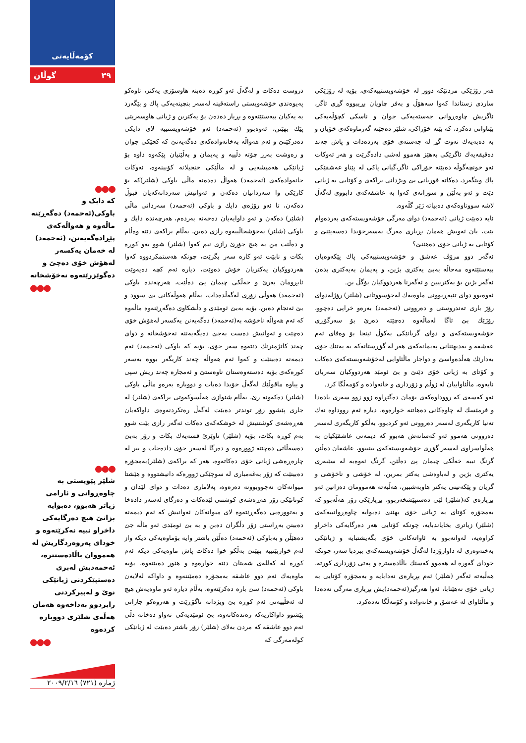کۆمەڵایەتی
گوڵان ٣٩
●●●
کە دایک و باوکی(ئەحمەد) دەگەڕێنە ماڵەوە و هەواڵەکەی پێڕادەگەیەنن، (ئەحمەد) لە خەمان یەکسەر لەهۆش خۆی دەچێ و دەگوێزرێتەوە نەخۆشخانە
●●●
●●●
شلێر پێویستی بە چاوەڕوانی و ئارامی زیاتر هەبوو، دەبوایە بزانێ هیچ دەرگایەکی داخراو نییە نەکرێتەوە و خودای پەروەردگاریش لە هەمووان باڵادەستترە، ئەحمەدیش لەبری دەستپێکردنی ژیانێکی نوێ و لەبیرکردنی رابردوو بەداخەوە هەمان هەڵەی شلێری دووبارە کردەوە
●●●
دروست دەکات و لەگەڵ ئەو کوڕە دەبنە هاوسۆزی یەکتر، تاوەکو پەیوەندی خۆشەویستی راستەقینە لەسەر بنچینەیەکی پاك و بێگەرد بە یەکیان ببەستێتەوە و بڕیار دەدەن بۆ یەکتربن و ژیانی هاوسەریتی پێك بهێنن، ئەوەبوو (ئەحمەد) ئەو خۆشەویستییە لای دایکی دەدرکێنێ و ئەم هەواڵە بەخانەوادەکەی دەگەیەنێ کە کچێکی جوان و رەوشت بەرز چۆتە دڵییە و پەیمان و بەڵێنیان پێکەوە داوە بۆ ژیانێکی هەمیشەیی و لە ماڵێکی خنجیلانە کۆببنەوە، ئەوکات خانەوادەکەی (ئەحمەد) هەواڵ دەدەنە ماڵی باوکی (شلێر)کە بۆ کارێکی وا سەردانیان دەکەن و ئەوانیش سەردانەکەیان قبوڵ دەکەن، تا ئەو رۆژەی دایك و باوکی (ئەحمەد) سەردانی ماڵی (شلێر) دەکەن و ئەو داوایەیان دەخەنە بەردەم، هەرچەندە دایك و باوکی (شلێر) بەخۆشحاڵییەوە رازی دەبن، بەڵام براکەی دێتە وەڵام و دەڵێت من بە هیچ جۆرێ رازی نیم کەوا (شلێر) شوو بەو کوڕە بکات و نابێت ئەو کارە سەر بگرێت، چونکە هەستمکردووە کەوا هەردووکیان یەکتریان خۆش دەوێت، دیارە ئەم کچە دەیەوێت ئابڕومان بەرێ و خەڵکی چیمان پێ دەڵێت، هەرچەندە باوکی (ئەحمەد) هەوڵی زۆری لەگەڵدەدات، بەڵام هەوڵەکانی بێ سوود و بێ ئەنجام دەبن، بۆیە بەبێ ئومێدی و دڵشکاوی دەگەڕێنەوە ماڵەوە کە ئەم هەواڵە ناخۆشە بە(ئەحمەد) دەگەیەنن یەکسەر لەهۆش خۆی دەچێت و ئەوانیش دەست بەجێ دەیگەیەننە نەخۆشخانە و دوای چەند کاتژمێرێك دێتەوە سەر خۆی، بۆیە کە باوکی (ئەحمەد) ئەم دیمەنە دەبینێت و کەوا ئەم هەواڵە چەند کاریگەر بووە بەسەر کورەکەی بۆیە دەستەوەستان ناوەستێ و ئەمجارە چەند ریش سپی و پیاوە ماقوڵێك لەگەڵ خۆیدا دەبات و دووبارە بەرەو ماڵی باوکی (شلێر) دەکەونە رێ، بەڵام شێوازی هەڵسوکەوتی براکەی (شلێر) لە جاری پێشوو زۆر توندتر دەبێت لەگەڵ رەتکردنەوەی داواکەیان هەڕەشەی کوشتنیش لە خوشکەکەی دەکات ئەگەر رازی بێت شوو بەم کوڕە بکات، بۆیە (شلێر) ناوێرێ قسەیەك بکات و زۆر بەبێ دەسەڵاتی دەچێتە ژوورەوە و دەرگا لەسەر خۆی دادەخات و بیر لە چارەڕەشی ژیانی خۆی دەکاتەوە، هەر کە براکەی (شلێر)بەمجۆرە دەبینێت کە زۆر بەغەمباری لە سوچێکی ژوورەکە دانیشتووە و هێشتا میوانەکان نەچووبوونە دەرەوە، پەلاماری دەدات و دوای لێدان و کوتانێکی زۆر هەڕەشەی کوشتنی لێدەکات و دەرگای لەسەر دادەخا و بەتوورەیی دەگەڕێتەوە لای میوانەکان ئەوانیش کە ئەم دیمەنە دەبینن بەڕاستی زۆر دڵگران دەبن و بە بێ ئومێدی ئەو ماڵە جێ دەهێڵن و بەباوکی (ئەحمەد) دەڵێن باشتر وایە بۆماوەیەکی دیکە واز لەم خوازبێنییە بهێنێ بەڵکو خوا دەکات پاش ماوەیەکی دیکە ئەم کوڕە لە کەللەی شەیتان دێتە خوارەوە و هێور دەبێتەوە، بۆیە ماوەیەك ئەم دوو عاشقە بەمجۆرە دەمێننەوە و داواکە لەلایەن باوکی (ئەحمەد) سێ بارە دەکرێتەوە، بەڵام دیارە ئەو ماوەیەش هیچ لە ئەقڵییەتی ئەم کوڕە بێ ویژدانە ناگۆڕێت و هەروەکو جارانی پێشوو داواکاریەکە رەتدەکاتەوە، بێ ئومێدیەکی تەواو دەخاتە دڵی ئەم دوو عاشقە کە مردن بەلای (شلێر) زۆر باشتر دەبێت لە ژیانێکی کولەمەرگی کە
هەر رۆژێکی مردنێکە دوور لە خۆشەویستییەکەی، بۆیە لە رۆژێکی ساردی زستاندا کەوا سەهۆڵ و بەفر چاویان بڕیبووە گڕی ئاگر، ئاگریش چاوەڕوانی جەستەیەکی جوان و ناسکی کچۆڵەیەکی بێتاوانی دەکرد، کە بێتە خۆراکی، شلێر دەچێتە گەرماوەکەی خۆیان و بە دەبەیەك نەوت گڕ لە جەستەی خۆی بەردەدات و پاش چەند دەقیقەیەك ئاگرێکی بەهێز هەموو لەشی دادەگرێت و هەر ئەوکات ئەو خونچەگوڵە دەبێتە خۆراکی ئاگر،گیانی پاکی لە پێناو عەشقێکی پاك ویێگەرد، دەکاتە قوربانی بێ ویژدانی براکەی و کۆتایی بە ژیانی دێت و ئەو بەڵێن و سوزانەی کەوا بە عاشقەکەی دابووی لەگەڵ لاشە سووتاوەکەی دەبیاتە ژێر گڵەوە.
ئایە دەبێت ژیانی (ئەحمەد) دوای مەرگی خۆشەویستەکەی بەردەوام بێت، یان ئەویش هەمان بڕیاری مەرگ بەسەرخۆیدا دەسەپێنێ و کۆتایی بە ژیانی خۆی دەهێنێ؟
ئەگەر دوو مرۆڤ عەشق و خۆشەویستییەکی پاك پێکەوەیان ببەستێتەوە مەحاڵە بەبێ یەکتری بژین، و پەیمان بەیەکتری بدەن ئەگەر بژین بۆ یەکتریبین و ئەگەرنا هەردووکیان بۆگڵ بن.
ئەوەبوو دوای تێپەڕبوونی ماوەیەك لەخۆسووتانی (شلێر) رۆژلەدوای رۆژ باری تەندروستی و دەروونی (ئەحمەد) بەرەو خراپی دەچوو، رۆژێك بێ ئاگا لەماڵەوە دەچێتە دەرێ بۆ سەرگۆڕی خۆشەویستەکەی و دوای گریانێکی بەکوڵ ئینجا بۆ وەفای ئەم عەشقە و بەدیهێنانی پەیمانەکەی هەر لە گۆڕستانەکە بە پەتێك خۆی بەدارێك هەڵدەواسێ و دواجار ماڵئاوایی لەخۆشەویستەکەی دەکات و کۆتای بە ژیانی خۆی دێنێ و بێ ئومێد هەردووکیان سەربان نایەوە، ماڵئاواییان لە زوڵم و زۆرداری و خانەوادە و کۆمەڵگا کرد.
ئەو کەسەی کە رووداوەکەی بۆمان دەگێڕاوە زوو زوو سەری بادەدا و فرمێسك لە چاوەکانی دەهاتنە خوارەوە، دیارە ئەم رووداوە نەك تەنیا کاریگەری لەسەر دەروونی ئەو کردبوو، بەڵکو کاریگەری لەسەر دەروونی هەموو ئەو کەسانەش هەبوو کە دیمەنی عاشقێکیان بە هەڵواسراوی لەسەر گۆڕی خۆشەویستەکەی بینیبوو، عاشقان دەڵێن گرنگ نییە خەڵکی چیمان پێ دەڵێن، گرنگ ئەوەیە لە سێبەری یەکتری بژین و لەباوەشی یەکتر بمرین، لە خۆشی و ناخۆشی و گریان و پێکەنینی یەکتر هاوبەشبین، هەڵبەتە هەموومان دەزانین ئەو بڕیارەی کە(شلێر) لێی دەستپێشخەربوو، بڕیارێکی زۆر هەڵەبوو کە بەمجۆرە کۆتای بە ژیانی خۆی بهێنێ دەبوایە چاوەڕوانییەکەی (شلێر) زیاتری بخایاندبایە، چونکە کۆتایی هەر دەرگایەکی داخراو کراوەیە، لەوانەبوو بە ئاواتەکانی خۆی بگەیشتبایە و ژیانێکی بەختەوەری لە داوارۆژدا لەگەڵ خۆشەویستەکەی ببردبا سەر، چونکە خودای گەورە لە هەموو کەسێك باڵادەسترە و پەتی زۆرداری کورتە، هەڵبەتە ئەگەر (شلێر) ئەم بڕیارەی نەدابایە و بەمجۆرە کۆتایی بە ژیانی خۆی نەهێنابا، ئەوا هەرگیز(ئەحمەد)یش بڕیاری مەرگی نەدەدا و ماڵئاوای لە عەشق و خانەوادە و کۆمەڵگا نەدەکرد.
ژمارە (٧٢١) ٢٠٠٩/٢/١٦